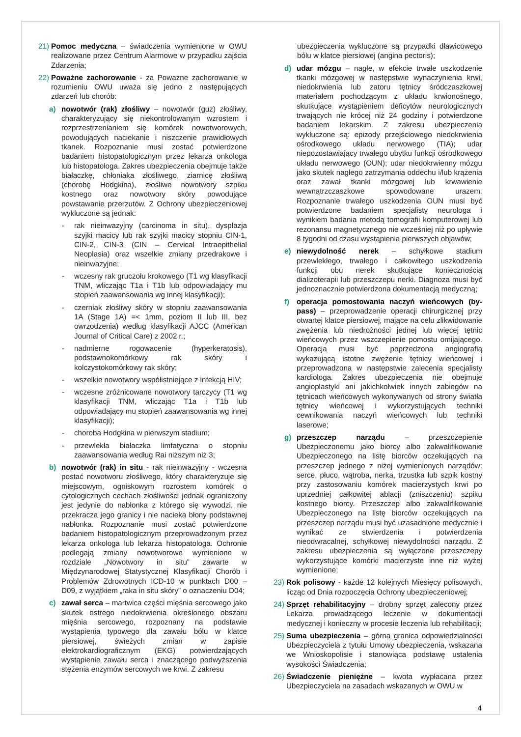21) Pomoc medyczna – świadczenia wymienione w OWU realizowane przez Centrum Alarmowe w przypadku zajścia Zdarzenia;
22) Poważne zachorowanie - za Poważne zachorowanie w rozumieniu OWU uważa się jedno z następujących zdarzeń lub chorób:
a) nowotwór (rak) złośliwy – nowotwór (guz) złośliwy, charakteryzujący się niekontrolowanym wzrostem i rozprzestrzenianiem się komórek nowotworowych, powodujących naciekanie i niszczenie prawidłowych tkanek. Rozpoznanie musi zostać potwierdzone badaniem histopatologicznym przez lekarza onkologa lub histopatologa. Zakres ubezpieczenia obejmuje także białaczkę, chłoniaka złośliwego, ziarnicę złośliwą (chorobę Hodgkina), złośliwe nowotwory szpiku kostnego oraz nowotwory skóry powodujące powstawanie przerzutów. Z Ochrony ubezpieczeniowej wykluczone są jednak:
- rak nieinwazyjny (carcinoma in situ), dysplazja szyjki macicy lub rak szyjki macicy stopniu CIN-1, CIN-2, CIN-3 (CIN – Cervical Intraepithelial Neoplasia) oraz wszelkie zmiany przedrakowe i nieinwazyjne;
- wczesny rak gruczołu krokowego (T1 wg klasyfikacji TNM, wliczając T1a i T1b lub odpowiadający mu stopień zaawansowania wg innej klasyfikacji);
- czerniak złośliwy skóry w stopniu zaawansowania 1A (Stage 1A) =< 1mm, poziom II lub III, bez owrzodzenia) według klasyfikacji AJCC (American Journal of Critical Care) z 2002 r.;
- nadmierne rogowacenie (hyperkeratosis), podstawnokomórkowy rak skóry i kolczystokomórkowy rak skóry;
- wszelkie nowotwory współistniejące z infekcją HIV;
- wczesne zróżnicowane nowotwory tarczycy (T1 wg klasyfikacji TNM, wliczając T1a i T1b lub odpowiadający mu stopień zaawansowania wg innej klasyfikacji);
- choroba Hodgkina w pierwszym stadium;
- przewlekła białaczka limfatyczna o stopniu zaawansowania według Rai niższym niż 3;
b) nowotwór (rak) in situ - rak nieinwazyjny - wczesna postać nowotworu złośliwego, który charakteryzuje się miejscowym, ogniskowym rozrostem komórek o cytologicznych cechach złośliwości jednak ograniczony jest jedynie do nabłonka z którego się wywodzi, nie przekracza jego granicy i nie nacieka błony podstawnej nabłonka. Rozpoznanie musi zostać potwierdzone badaniem histopatologicznym przeprowadzonym przez lekarza onkologa lub lekarza histopatologa. Ochronie podlegają zmiany nowotworowe wymienione w rozdziale „Nowotwory in situ” zawarte w Międzynarodowej Statystycznej Klasyfikacji Chorób i Problemów Zdrowotnych ICD-10 w punktach D00 – D09, z wyjątkiem „raka in situ skóry” o oznaczeniu D04;
c) zawał serca – martwica części mięśnia sercowego jako skutek ostrego niedokrwienia określonego obszaru mięśnia sercowego, rozpoznany na podstawie wystąpienia typowego dla zawału bólu w klatce piersiowej, świeżych zmian w zapisie elektrokardiograficznym (EKG) potwierdzających wystąpienie zawału serca i znaczącego podwyższenia stężenia enzymów sercowych we krwi. Z zakresu
ubezpieczenia wykluczone są przypadki dławicowego bólu w klatce piersiowej (angina pectoris);
d) udar mózgu – nagłe, w efekcie trwałe uszkodzenie tkanki mózgowej w następstwie wynaczynienia krwi, niedokrwienia lub zatoru tętnicy śródczaszkowej materiałem pochodzącym z układu krwionośnego, skutkujące wystąpieniem deficytów neurologicznych trwających nie krócej niż 24 godziny i potwierdzone badaniem lekarskim. Z zakresu ubezpieczenia wykluczone są: epizody przejściowego niedokrwienia ośrodkowego układu nerwowego (TIA); udar niepozostawiający trwałego ubytku funkcji ośrodkowego układu nerwowego (OUN); udar niedokrwienny mózgu jako skutek nagłego zatrzymania oddechu i/lub krążenia oraz zawał tkanki mózgowej lub krwawienie wewnątrzczaszkowe spowodowane urazem. Rozpoznanie trwałego uszkodzenia OUN musi być potwierdzone badaniem specjalisty neurologa i wynikiem badania metodą tomografii komputerowej lub rezonansu magnetycznego nie wcześniej niż po upływie 8 tygodni od czasu wystąpienia pierwszych objawów;
e) niewydolność nerek – schyłkowe stadium przewlekłego, trwałego i całkowitego uszkodzenia funkcji obu nerek skutkujące koniecznością dializoterapii lub przeszczepu nerki. Diagnoza musi być jednoznacznie potwierdzona dokumentacją medyczną;
f) operacja pomostowania naczyń wieńcowych (by-pass) – przeprowadzenie operacji chirurgicznej przy otwartej klatce piersiowej, mające na celu zlikwidowanie zwężenia lub niedrożności jednej lub więcej tętnic wieńcowych przez wszczepienie pomostu omijającego. Operacja musi być poprzedzona angiografią wykazującą istotne zwężenie tętnicy wieńcowej i przeprowadzona w następstwie zalecenia specjalisty kardiologa. Zakres ubezpieczenia nie obejmuje angioplastyki ani jakichkolwiek innych zabiegów na tętnicach wieńcowych wykonywanych od strony światła tętnicy wieńcowej i wykorzystujących techniki cewnikowania naczyń wieńcowych lub techniki laserowe;
g) przeszczep narządu – przeszczepienie Ubezpieczonemu jako biorcy albo zakwalifikowanie Ubezpieczonego na listę biorców oczekujących na przeszczep jednego z niżej wymienionych narządów: serce, płuco, wątroba, nerka, trzustka lub szpik kostny przy zastosowaniu komórek macierzystych krwi po uprzedniej całkowitej ablacji (zniszczeniu) szpiku kostnego biorcy. Przeszczep albo zakwalifikowanie Ubezpieczonego na listę biorców oczekujących na przeszczep narządu musi być uzasadnione medycznie i wynikać ze stwierdzenia i potwierdzenia nieodwracalnej, schyłkowej niewydolności narządu. Z zakresu ubezpieczenia są wyłączone przeszczepy wykorzystujące komórki macierzyste inne niż wyżej wymienione;
23) Rok polisowy - każde 12 kolejnych Miesięcy polisowych, licząc od Dnia rozpoczęcia Ochrony ubezpieczeniowej;
24) Sprzęt rehabilitacyjny – drobny sprzęt zalecony przez Lekarza prowadzącego leczenie w dokumentacji medycznej i konieczny w procesie leczenia lub rehabilitacji;
25) Suma ubezpieczenia – górna granica odpowiedzialności Ubezpieczyciela z tytułu Umowy ubezpieczenia, wskazana we Wnioskopolisie i stanowiąca podstawę ustalenia wysokości Świadczenia;
26) Świadczenie pieniężne – kwota wypłacana przez Ubezpieczyciela na zasadach wskazanych w OWU w
4